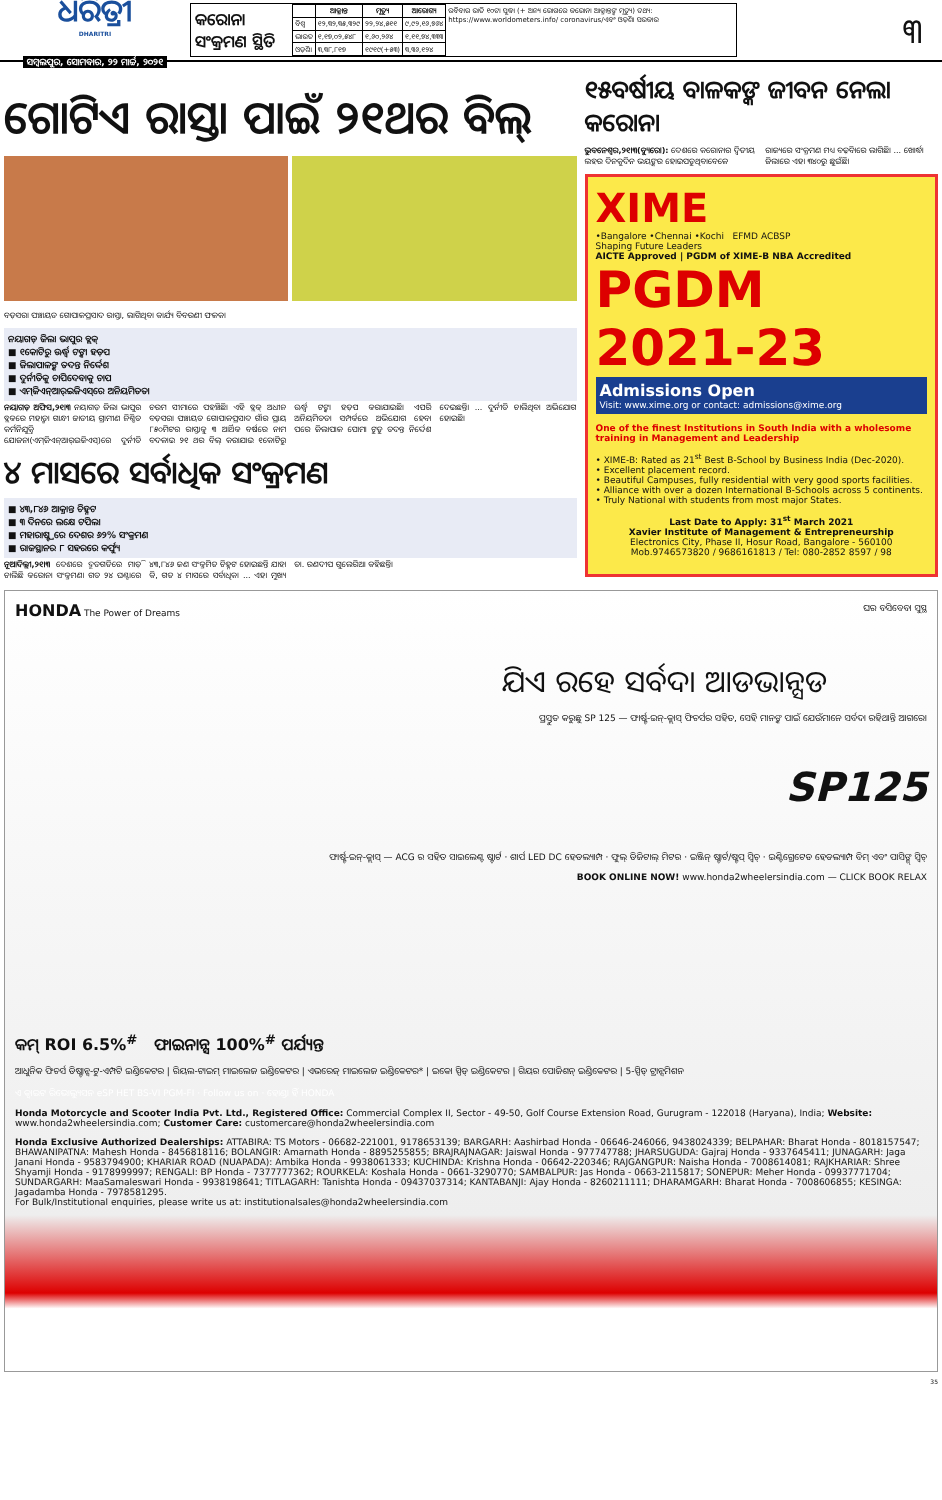ଧରିତ୍ରୀ
DHARITRI
ସମ୍ବଲପୁର, ସୋମବାର, ୨୨ ମାର୍ଚ୍ଚ, ୨୦୨୧
କରୋନା ସଂକ୍ରମଣ ସ୍ଥିତି
| | ଆକ୍ରାନ୍ତ | ମୃତ୍ୟୁ | ଆରୋଗ୍ୟ |
| --- | --- | --- | --- |
| ବିଶ୍ୱ | ୧୨,୩୨,୩୫,୩୨୯ | ୨୨,୨୪,୫୧୧ | ୯,୯୨,୧୬,୭୬୪ |
| ଭାରତ | ୧,୧୭,୦୨,୫୪୮ | ୧,୬୦,୨୬୪ | ୧,୧୧,୭୪,୩୩୩ |
| ଓଡ଼ିଶା | ୩,୩୮,୮୧୭ | ୧୯୧୯(+୫୩) | ୩,୩୬,୧୨୪ |
ରବିବାର ରାତି ୧୦ଟା ସୁଦ୍ଧା (+ ଅନ୍ୟ ରୋଗରେ କରୋନା ଆକ୍ରାନ୍ତଙ୍କ ମୃତ୍ୟୁ) ତଥ୍ୟ: https://www.worldometers.info/ coronavirus/ଏବଂ ଓଡ଼ିଶା ସରକାର
୩
ଗୋଟିଏ ରାସ୍ତା ପାଇଁ ୨୧ଥର ବିଲ୍
ବଡ଼ସରା ପଞ୍ଚାୟତ ଗୋପାଳପ୍ରସାଦ ରାସ୍ତା, ଲାଗିଥିବା କାର୍ଯ୍ୟ ବିବରଣୀ ଫଳକ।
ନୟାଗଡ଼ ଜିଲା ଭାପୁର ବ୍ଲକ୍
■ ୧କୋଟିରୁ ଊର୍ଦ୍ଧ୍ୱ ଟଙ୍କା ହଡ଼ପ
■ ଜିଲାପାଳଙ୍କ ତଦନ୍ତ ନିର୍ଦ୍ଦେଶ
■ ଦୁର୍ନୀତିକୁ ଚାପିଦେବାକୁ ଚାପ
■ ଏମ୍‌ଜିଏନ୍‌ଆର୍‌ଇଜିଏସ୍‌ରେ ଅନିୟମିତତା
ନୟାଗଡ଼ ଅଫିସ,୨୧।୩ ନୟାଗଡ଼ ଜିଲା ଭାପୁର ବ୍ଲକରେ ମହାତ୍ମା ଗାନ୍ଧୀ ଜାତୀୟ ଗ୍ରାମୀଣ ନିଶ୍ଚିତ କର୍ମନିଯୁକ୍ତି ଯୋଜନା(ଏମ୍‌ଜିଏନ୍‌ଆର୍‌ଇଜିଏସ୍)ରେ ଦୁର୍ନୀତି ଚରମ ସୀମାରେ ପହଞ୍ଚିଛି। ଏହି ବ୍ଲକ୍ ଅଧୀନ ବଡ଼ସରା ପଞ୍ଚାୟତ ଗୋପାଳପ୍ରସାଦ ଗାଁର ପ୍ରାୟ ୮୫୦ମିଟର ରାସ୍ତାକୁ ୩ ଆର୍ଥିକ ବର୍ଷରେ ନାମ ବଦଳାଇ ୨୧ ଥର ବିଲ୍ କରାଯାଇ ୧କୋଟିରୁ ଊର୍ଦ୍ଧ୍ୱ ଟଙ୍କା ହଡ଼ପ କରାଯାଇଛି। ଏପରି ଅନିୟମିତତା ସମ୍ପର୍କରେ ଅଭିଯୋଗ ହେବା ପରେ ଜିଲାପାଳ ପୋମା ଟୁଡୁ ତଦନ୍ତ ନିର୍ଦ୍ଦେଶ ଦେଇଛନ୍ତି। ... ଦୁର୍ନୀତି ଚାଲିଥିବା ଅଭିଯୋଗ ହୋଇଛି।
୪ ମାସରେ ସର୍ବାଧିକ ସଂକ୍ରମଣ
■ ୪୩,୮୪୬ ଆକ୍ରାନ୍ତ ଚିହ୍ନଟ
■ ୩ ଦିନରେ ଲକ୍ଷେ ଟପିଲା
■ ମହାରାଷ୍ଟ୍ରରେ ଦେଶର ୬୨% ସଂକ୍ରମଣ
■ ରାଜସ୍ଥାନର ୮ ସହରରେ କର୍ଫ୍ୟୁ
ନୂଆଦିଲ୍ଲୀ,୨୧।୩ ଦେଶରେ ଦ୍ରୁତଗତିରେ ମାଡ଼ି ଚାଲିଛି କରୋନା ସଂକ୍ରମଣ। ଗତ ୨୪ ଘଣ୍ଟାରେ ୪୩,୮୪୬ ଜଣ ସଂକ୍ରମିତ ଚିହ୍ନଟ ହୋଇଛନ୍ତି ଯାହା କି, ଗତ ୪ ମାସରେ ସର୍ବାଧିକ। ... ଏହା ମୁଖ୍ୟ ଡା. ରଣଦୀପ ଗୁଲେରିଆ କହିଛନ୍ତି।
୧୫ବର୍ଷୀୟ ବାଳକଙ୍କ ଜୀବନ ନେଲା କରୋନା
ଭୁବନେଶ୍ୱର,୨୧।୩(ବ୍ୟୁରୋ): ଦେଶରେ କରୋନାର ଦ୍ୱିତୀୟ ଲହର ଦିନକୁଦିନ ଭୟଙ୍କର ହୋଇପଡୁଥିବାବେଳେ ରାଜ୍ୟରେ ସଂକ୍ରମଣ ମଧ୍ୟ ବଢ଼ିବାରେ ଲାଗିଛି। ... ଖୋର୍ଦ୍ଧା ଜିଲାରେ ଏହା ୩୪୦ରୁ ଛୁଇଁଛି।
XIME
•Bangalore •Chennai •Kochi EFMD ACBSP
Shaping Future Leaders
AICTE Approved | PGDM of XIME-B NBA Accredited
PGDM 2021-23
Admissions Open
Visit: www.xime.org or contact: admissions@xime.org
One of the finest Institutions in South India with a wholesome training in Management and Leadership
• XIME-B: Rated as 21<sup>st</sup> Best B-School by Business India (Dec-2020).
• Excellent placement record.
• Beautiful Campuses, fully residential with very good sports facilities.
• Alliance with over a dozen International B-Schools across 5 continents.
• Truly National with students from most major States.
Last Date to Apply: 31<sup>st</sup> March 2021
Xavier Institute of Management & Entrepreneurship
Electronics City, Phase II, Hosur Road, Bangalore - 560100
Mob.9746573820 / 9686161813 / Tel: 080-2852 8597 / 98
HONDA The Power of Dreams ଘର ବସିବେବା ସୁସ୍ଥ
ଯିଏ ରହେ ସର୍ବଦା ଆଡଭାନ୍ସଡ
ପ୍ରସ୍ତୁତ କରୁଛୁ SP 125 — ଫାର୍ଷ୍ଟ-ଇନ୍-କ୍ଲାସ୍ ଫିଚର୍ସର ସହିତ, ସେହି ମାନଙ୍କ ପାଇଁ ଯେଉଁମାନେ ସର୍ବଦା ରହିଥାନ୍ତି ଆଗରେ।
SP125
ଫାର୍ଷ୍ଟ-ଇନ୍-କ୍ଲାସ୍ — ACG ର ସହିତ ସାଇଲେଣ୍ଟ ଷ୍ଟାର୍ଟ · ଶାର୍ପ LED DC ହେଡଲ୍ୟାମ୍ପ · ଫୁଲ୍ ଡିଜିଟାଲ୍ ମିଟର · ଇଞ୍ଜିନ୍ ଷ୍ଟାର୍ଟ/ଷ୍ଟପ୍ ସ୍ୱିଚ୍ · ଇଣ୍ଟିଗ୍ରେଟେଡ ହେଡଲ୍ୟାମ୍ପ ବିମ୍ ଏବଂ ପାସିଙ୍ଗ୍ ସ୍ୱିଚ୍
BOOK ONLINE NOW! www.honda2wheelersindia.com — CLICK BOOK RELAX
କମ୍ ROI 6.5%<sup>#</sup> ଫାଇନାନ୍ସ 100%<sup>#</sup> ପର୍ଯ୍ୟନ୍ତ
ଆଧୁନିକ ଫିଚର୍ସ ଡିଷ୍ଟାନ୍ସ-ଟୁ-ଏମ୍ପଟି ଇଣ୍ଡିକେଟର | ରିୟଲ-ଟାଇମ୍ ମାଇଲେଜ ଇଣ୍ଡିକେଟର | ଏଭରେଜ୍ ମାଇଲେଜ ଇଣ୍ଡିକେଟର* | ଇକୋ ସ୍ପିଡ୍ ଇଣ୍ଡିକେଟର | ଗିୟର ପୋଜିଶନ୍ ଇଣ୍ଡିକେଟର | 5-ସ୍ପିଡ୍ ଟ୍ରାନ୍ସମିଶନ
ଏ କ୍ୱାଇଟ ରିଭୋଲ୍ୟୁସନ eSP HET BS-VI PGM-FI · Follow us on · ହୋଣ୍ଡା ହିଁ HONDA
Honda Motorcycle and Scooter India Pvt. Ltd., Registered Office: Commercial Complex II, Sector - 49-50, Golf Course Extension Road, Gurugram - 122018 (Haryana), India; Website: www.honda2wheelersindia.com; Customer Care: customercare@honda2wheelersindia.com
Honda Exclusive Authorized Dealerships: ATTABIRA: TS Motors - 06682-221001, 9178653139; BARGARH: Aashirbad Honda - 06646-246066, 9438024339; BELPAHAR: Bharat Honda - 8018157547; BHAWANIPATNA: Mahesh Honda - 8456818116; BOLANGIR: Amarnath Honda - 8895255855; BRAJRAJNAGAR: Jaiswal Honda - 977747788; JHARSUGUDA: Gajraj Honda - 9337645411; JUNAGARH: Jaga Janani Honda - 9583794900; KHARIAR ROAD (NUAPADA): Ambika Honda - 9938061333; KUCHINDA: Krishna Honda - 06642-220346; RAJGANGPUR: Naisha Honda - 7008614081; RAJKHARIAR: Shree Shyamji Honda - 9178999997; RENGALI: BP Honda - 7377777362; ROURKELA: Koshala Honda - 0661-3290770; SAMBALPUR: Jas Honda - 0663-2115817; SONEPUR: Meher Honda - 09937771704; SUNDARGARH: MaaSamaleswari Honda - 9938198641; TITLAGARH: Tanishta Honda - 09437037314; KANTABANJI: Ajay Honda - 8260211111; DHARAMGARH: Bharat Honda - 7008606855; KESINGA: Jagadamba Honda - 7978581295.
For Bulk/Institutional enquiries, please write us at: institutionalsales@honda2wheelersindia.com
35